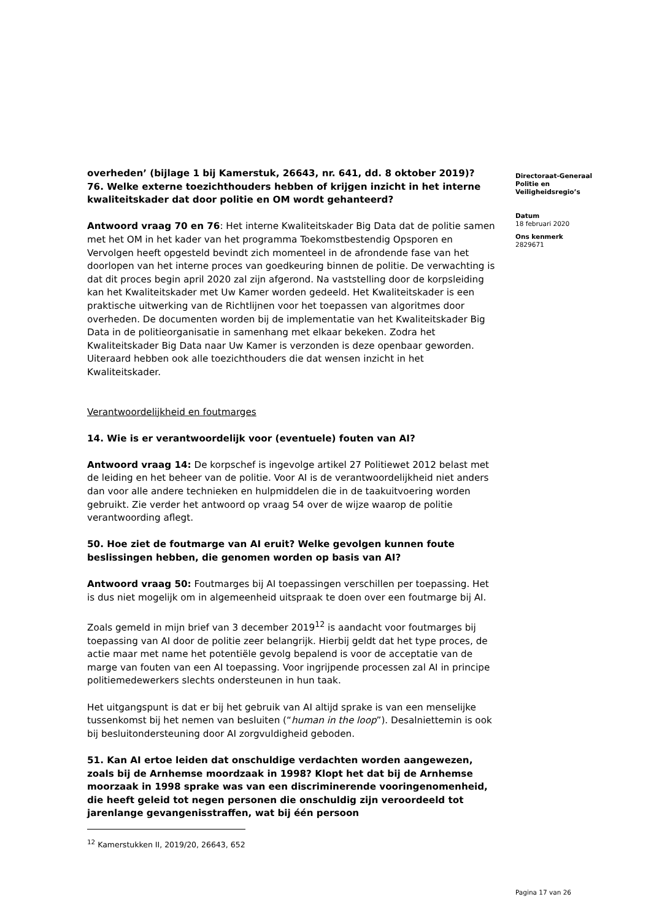overheden’ (bijlage 1 bij Kamerstuk, 26643, nr. 641, dd. 8 oktober 2019)?
76. Welke externe toezichthouders hebben of krijgen inzicht in het interne kwaliteitskader dat door politie en OM wordt gehanteerd?
Antwoord vraag 70 en 76: Het interne Kwaliteitskader Big Data dat de politie samen met het OM in het kader van het programma Toekomstbestendig Opsporen en Vervolgen heeft opgesteld bevindt zich momenteel in de afrondende fase van het doorlopen van het interne proces van goedkeuring binnen de politie. De verwachting is dat dit proces begin april 2020 zal zijn afgerond. Na vaststelling door de korpsleiding kan het Kwaliteitskader met Uw Kamer worden gedeeld. Het Kwaliteitskader is een praktische uitwerking van de Richtlijnen voor het toepassen van algoritmes door overheden. De documenten worden bij de implementatie van het Kwaliteitskader Big Data in de politieorganisatie in samenhang met elkaar bekeken. Zodra het Kwaliteitskader Big Data naar Uw Kamer is verzonden is deze openbaar geworden. Uiteraard hebben ook alle toezichthouders die dat wensen inzicht in het Kwaliteitskader.
Verantwoordelijkheid en foutmarges
14. Wie is er verantwoordelijk voor (eventuele) fouten van AI?
Antwoord vraag 14: De korpschef is ingevolge artikel 27 Politiewet 2012 belast met de leiding en het beheer van de politie. Voor AI is de verantwoordelijkheid niet anders dan voor alle andere technieken en hulpmiddelen die in de taakuitvoering worden gebruikt. Zie verder het antwoord op vraag 54 over de wijze waarop de politie verantwoording aflegt.
50. Hoe ziet de foutmarge van AI eruit? Welke gevolgen kunnen foute beslissingen hebben, die genomen worden op basis van AI?
Antwoord vraag 50: Foutmarges bij AI toepassingen verschillen per toepassing. Het is dus niet mogelijk om in algemeenheid uitspraak te doen over een foutmarge bij AI.
Zoals gemeld in mijn brief van 3 december 2019<sup>12</sup> is aandacht voor foutmarges bij toepassing van AI door de politie zeer belangrijk. Hierbij geldt dat het type proces, de actie maar met name het potentiële gevolg bepalend is voor de acceptatie van de marge van fouten van een AI toepassing. Voor ingrijpende processen zal AI in principe politiemedewerkers slechts ondersteunen in hun taak.
Het uitgangspunt is dat er bij het gebruik van AI altijd sprake is van een menselijke tussenkomst bij het nemen van besluiten (“human in the loop”). Desalniettemin is ook bij besluitondersteuning door AI zorgvuldigheid geboden.
51. Kan AI ertoe leiden dat onschuldige verdachten worden aangewezen, zoals bij de Arnhemse moordzaak in 1998? Klopt het dat bij de Arnhemse moorzaak in 1998 sprake was van een discriminerende vooringenomenheid, die heeft geleid tot negen personen die onschuldig zijn veroordeeld tot jarenlange gevangenisstraffen, wat bij één persoon
<sup>12</sup> Kamerstukken II, 2019/20, 26643, 652
Directoraat-Generaal
Politie en
Veiligheidsregio’s
Datum
18 februari 2020
Ons kenmerk
2829671
Pagina 17 van 26